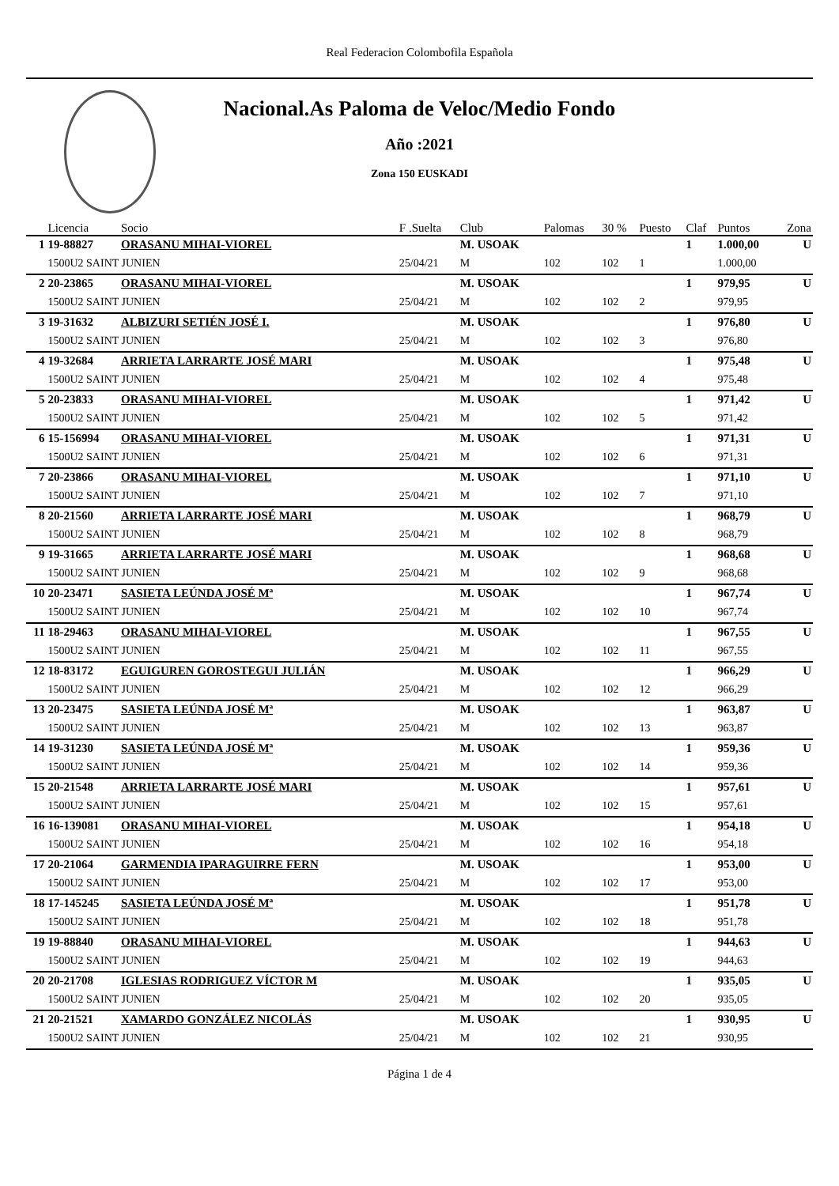Real Federacion Colombofila Española
Nacional.As Paloma de Veloc/Medio Fondo
Año :2021
Zona 150 EUSKADI
| | Licencia | Socio | F .Suelta | Club | Palomas | 30 % | Puesto | Claf | Puntos | Zona |
| --- | --- | --- | --- | --- | --- | --- | --- | --- | --- | --- |
| 1 | 19-88827 | ORASANU MIHAI-VIOREL | | M. USOAK | | | | 1 | 1.000,00 | U |
| | 1500U2 SAINT JUNIEN | | 25/04/21 | M | 102 | 102 | 1 | | 1.000,00 | |
| 2 | 20-23865 | ORASANU MIHAI-VIOREL | | M. USOAK | | | | 1 | 979,95 | U |
| | 1500U2 SAINT JUNIEN | | 25/04/21 | M | 102 | 102 | 2 | | 979,95 | |
| 3 | 19-31632 | ALBIZURI SETIÉN JOSÉ I. | | M. USOAK | | | | 1 | 976,80 | U |
| | 1500U2 SAINT JUNIEN | | 25/04/21 | M | 102 | 102 | 3 | | 976,80 | |
| 4 | 19-32684 | ARRIETA LARRARTE JOSÉ MARI | | M. USOAK | | | | 1 | 975,48 | U |
| | 1500U2 SAINT JUNIEN | | 25/04/21 | M | 102 | 102 | 4 | | 975,48 | |
| 5 | 20-23833 | ORASANU MIHAI-VIOREL | | M. USOAK | | | | 1 | 971,42 | U |
| | 1500U2 SAINT JUNIEN | | 25/04/21 | M | 102 | 102 | 5 | | 971,42 | |
| 6 | 15-156994 | ORASANU MIHAI-VIOREL | | M. USOAK | | | | 1 | 971,31 | U |
| | 1500U2 SAINT JUNIEN | | 25/04/21 | M | 102 | 102 | 6 | | 971,31 | |
| 7 | 20-23866 | ORASANU MIHAI-VIOREL | | M. USOAK | | | | 1 | 971,10 | U |
| | 1500U2 SAINT JUNIEN | | 25/04/21 | M | 102 | 102 | 7 | | 971,10 | |
| 8 | 20-21560 | ARRIETA LARRARTE JOSÉ MARI | | M. USOAK | | | | 1 | 968,79 | U |
| | 1500U2 SAINT JUNIEN | | 25/04/21 | M | 102 | 102 | 8 | | 968,79 | |
| 9 | 19-31665 | ARRIETA LARRARTE JOSÉ MARI | | M. USOAK | | | | 1 | 968,68 | U |
| | 1500U2 SAINT JUNIEN | | 25/04/21 | M | 102 | 102 | 9 | | 968,68 | |
| 10 | 20-23471 | SASIETA LEÚNDA JOSÉ Mª | | M. USOAK | | | | 1 | 967,74 | U |
| | 1500U2 SAINT JUNIEN | | 25/04/21 | M | 102 | 102 | 10 | | 967,74 | |
| 11 | 18-29463 | ORASANU MIHAI-VIOREL | | M. USOAK | | | | 1 | 967,55 | U |
| | 1500U2 SAINT JUNIEN | | 25/04/21 | M | 102 | 102 | 11 | | 967,55 | |
| 12 | 18-83172 | EGUIGUREN GOROSTEGUI JULIÁN | | M. USOAK | | | | 1 | 966,29 | U |
| | 1500U2 SAINT JUNIEN | | 25/04/21 | M | 102 | 102 | 12 | | 966,29 | |
| 13 | 20-23475 | SASIETA LEÚNDA JOSÉ Mª | | M. USOAK | | | | 1 | 963,87 | U |
| | 1500U2 SAINT JUNIEN | | 25/04/21 | M | 102 | 102 | 13 | | 963,87 | |
| 14 | 19-31230 | SASIETA LEÚNDA JOSÉ Mª | | M. USOAK | | | | 1 | 959,36 | U |
| | 1500U2 SAINT JUNIEN | | 25/04/21 | M | 102 | 102 | 14 | | 959,36 | |
| 15 | 20-21548 | ARRIETA LARRARTE JOSÉ MARI | | M. USOAK | | | | 1 | 957,61 | U |
| | 1500U2 SAINT JUNIEN | | 25/04/21 | M | 102 | 102 | 15 | | 957,61 | |
| 16 | 16-139081 | ORASANU MIHAI-VIOREL | | M. USOAK | | | | 1 | 954,18 | U |
| | 1500U2 SAINT JUNIEN | | 25/04/21 | M | 102 | 102 | 16 | | 954,18 | |
| 17 | 20-21064 | GARMENDIA IPARAGUIRRE FERN | | M. USOAK | | | | 1 | 953,00 | U |
| | 1500U2 SAINT JUNIEN | | 25/04/21 | M | 102 | 102 | 17 | | 953,00 | |
| 18 | 17-145245 | SASIETA LEÚNDA JOSÉ Mª | | M. USOAK | | | | 1 | 951,78 | U |
| | 1500U2 SAINT JUNIEN | | 25/04/21 | M | 102 | 102 | 18 | | 951,78 | |
| 19 | 19-88840 | ORASANU MIHAI-VIOREL | | M. USOAK | | | | 1 | 944,63 | U |
| | 1500U2 SAINT JUNIEN | | 25/04/21 | M | 102 | 102 | 19 | | 944,63 | |
| 20 | 20-21708 | IGLESIAS RODRIGUEZ VÍCTOR M | | M. USOAK | | | | 1 | 935,05 | U |
| | 1500U2 SAINT JUNIEN | | 25/04/21 | M | 102 | 102 | 20 | | 935,05 | |
| 21 | 20-21521 | XAMARDO GONZÁLEZ NICOLÁS | | M. USOAK | | | | 1 | 930,95 | U |
| | 1500U2 SAINT JUNIEN | | 25/04/21 | M | 102 | 102 | 21 | | 930,95 | |
Página 1 de 4